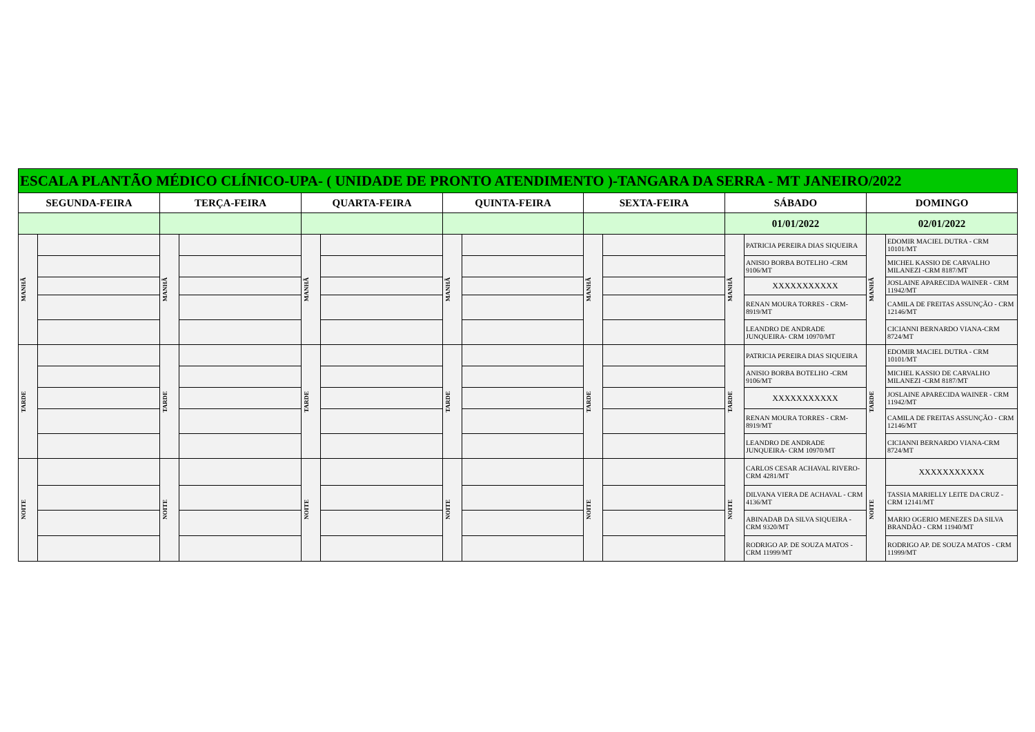| ESCALA PLANTÃO MÉDICO CLÍNICO-UPA- ( UNIDADE DE PRONTO ATENDIMENTO )-TANGARA DA SERRA - MT JANEIRO/2022 | | | | | | | | | | | | | |
| --- | --- | --- | --- | --- | --- | --- | --- | --- | --- | --- | --- | --- | --- |
| SEGUNDA-FEIRA | | TERÇA-FEIRA | | QUARTA-FEIRA | | QUINTA-FEIRA | | SEXTA-FEIRA | | SÁBADO | | DOMINGO | |
| | | | | | | | | | | 01/01/2022 | | 02/01/2022 | |
| MANHÃ | | MANHÃ | | MANHÃ | | MANHÃ | | MANHÃ | | MANHÃ | PATRICIA PEREIRA DIAS SIQUEIRA | MANHÃ | EDOMIR MACIEL DUTRA - CRM 10101/MT |
| | | | | | | | | | | | ANISIO BORBA BOTELHO -CRM 9106/MT | | MICHEL KASSIO DE CARVALHO MILANEZI -CRM 8187/MT |
| | | | | | | | | | | | XXXXXXXXXXX | | JOSLAINE APARECIDA WAINER - CRM 11942/MT |
| | | | | | | | | | | | RENAN MOURA TORRES - CRM-8919/MT | | CAMILA DE FREITAS ASSUNÇÃO - CRM 12146/MT |
| | | | | | | | | | | | LEANDRO DE ANDRADE JUNQUEIRA- CRM 10970/MT | | CICIANNI BERNARDO VIANA-CRM 8724/MT |
| TARDE | | TARDE | | TARDE | | TARDE | | TARDE | | TARDE | PATRICIA PEREIRA DIAS SIQUEIRA | TARDE | EDOMIR MACIEL DUTRA - CRM 10101/MT |
| | | | | | | | | | | | ANISIO BORBA BOTELHO -CRM 9106/MT | | MICHEL KASSIO DE CARVALHO MILANEZI -CRM 8187/MT |
| | | | | | | | | | | | XXXXXXXXXXX | | JOSLAINE APARECIDA WAINER - CRM 11942/MT |
| | | | | | | | | | | | RENAN MOURA TORRES - CRM-8919/MT | | CAMILA DE FREITAS ASSUNÇÃO - CRM 12146/MT |
| | | | | | | | | | | | LEANDRO DE ANDRADE JUNQUEIRA- CRM 10970/MT | | CICIANNI BERNARDO VIANA-CRM 8724/MT |
| NOITE | | NOITE | | NOITE | | NOITE | | NOITE | | NOITE | CARLOS CESAR ACHAVAL RIVERO-CRM 4281/MT | NOITE | XXXXXXXXXXX |
| | | | | | | | | | | | DILVANA VIERA DE ACHAVAL - CRM 4136/MT | | TASSIA MARIELLY LEITE DA CRUZ - CRM 12141/MT |
| | | | | | | | | | | | ABINADAB DA SILVA SIQUEIRA - CRM 9320/MT | | MARIO OGERIO MENEZES DA SILVA BRANDÃO - CRM 11940/MT |
| | | | | | | | | | | | RODRIGO AP. DE SOUZA MATOS - CRM 11999/MT | | RODRIGO AP. DE SOUZA MATOS - CRM 11999/MT |